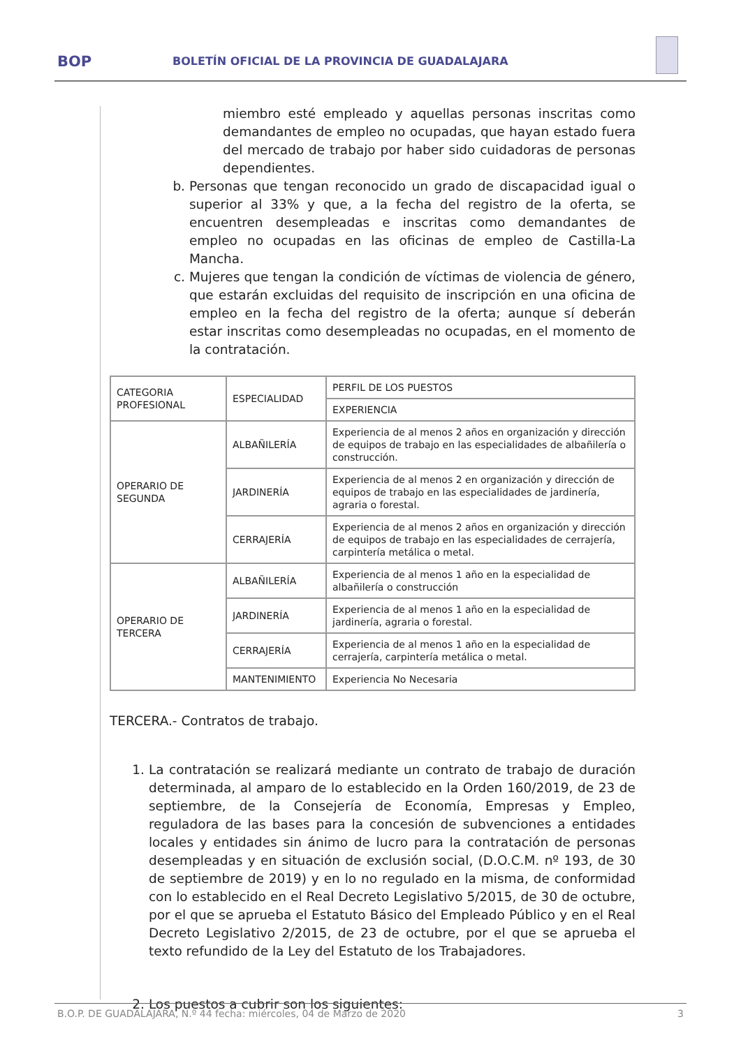BOP
BOLETÍN OFICIAL DE LA PROVINCIA DE GUADALAJARA
miembro esté empleado y aquellas personas inscritas como demandantes de empleo no ocupadas, que hayan estado fuera del mercado de trabajo por haber sido cuidadoras de personas dependientes.
b. Personas que tengan reconocido un grado de discapacidad igual o superior al 33% y que, a la fecha del registro de la oferta, se encuentren desempleadas e inscritas como demandantes de empleo no ocupadas en las oficinas de empleo de Castilla-La Mancha.
c. Mujeres que tengan la condición de víctimas de violencia de género, que estarán excluidas del requisito de inscripción en una oficina de empleo en la fecha del registro de la oferta; aunque sí deberán estar inscritas como desempleadas no ocupadas, en el momento de la contratación.
| CATEGORIA PROFESIONAL | ESPECIALIDAD | PERFIL DE LOS PUESTOS |
| | | EXPERIENCIA |
| OPERARIO DE SEGUNDA | ALBAÑILERÍA | Experiencia de al menos 2 años en organización y dirección de equipos de trabajo en las especialidades de albañilería o construcción. |
| | JARDINERÍA | Experiencia de al menos 2 en organización y dirección de equipos de trabajo en las especialidades de jardinería, agraria o forestal. |
| | CERRAJERÍA | Experiencia de al menos 2 años en organización y dirección de equipos de trabajo en las especialidades de cerrajería, carpintería metálica o metal. |
| OPERARIO DE TERCERA | ALBAÑILERÍA | Experiencia de al menos 1 año en la especialidad de albañilería o construcción |
| | JARDINERÍA | Experiencia de al menos 1 año en la especialidad de jardinería, agraria o forestal. |
| | CERRAJERÍA | Experiencia de al menos 1 año en la especialidad de cerrajería, carpintería metálica o metal. |
| | MANTENIMIENTO | Experiencia No Necesaria |
TERCERA.- Contratos de trabajo.
1. La contratación se realizará mediante un contrato de trabajo de duración determinada, al amparo de lo establecido en la Orden 160/2019, de 23 de septiembre, de la Consejería de Economía, Empresas y Empleo, reguladora de las bases para la concesión de subvenciones a entidades locales y entidades sin ánimo de lucro para la contratación de personas desempleadas y en situación de exclusión social, (D.O.C.M. nº 193, de 30 de septiembre de 2019) y en lo no regulado en la misma, de conformidad con lo establecido en el Real Decreto Legislativo 5/2015, de 30 de octubre, por el que se aprueba el Estatuto Básico del Empleado Público y en el Real Decreto Legislativo 2/2015, de 23 de octubre, por el que se aprueba el texto refundido de la Ley del Estatuto de los Trabajadores.
2. Los puestos a cubrir son los siguientes:
B.O.P. DE GUADALAJARA, N.º 44 fecha: miércoles, 04 de Marzo de 2020 3